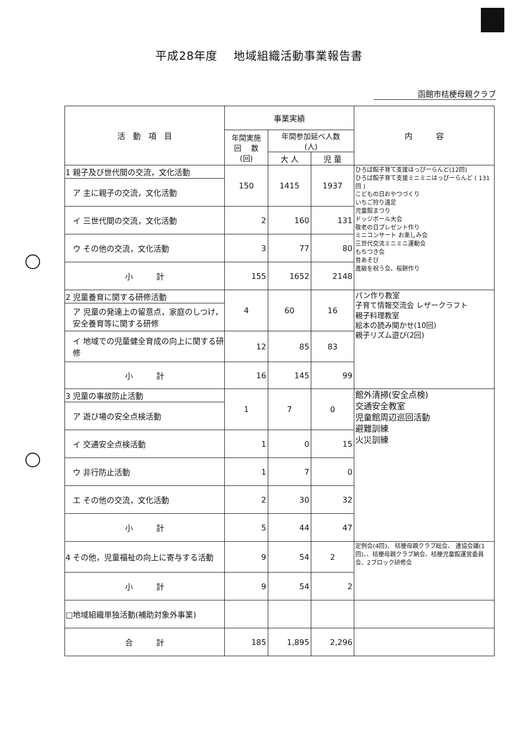平成28年度　 地域組織活動事業報告書
函館市桔梗母親クラブ
| 活 動 項 目 | 事業実績 | | | 内 容 |
| --- | --- | --- | --- | --- |
| | 年間実施 回 数 (回) | 年間参加延べ人数 (人) | | |
| | | 大 人 | 児 童 | |
| 1 親子及び世代間の交流，文化活動 | 150 | 1415 | 1937 | ひろば館子育て支援はっぴーらんど(12回) ひろば館子育て支援ミニミニはっぴーらんど ( 131回 ) こどもの日おやつづくり いちご狩り遠足 児童館まつり ドッジボール大会 敬老の日プレゼント作り ミニコンサート お楽しみ会 三世代交流ミニミニ運動会 もちつき会 昔あそび 進級を祝う会、桜餅作り |
| ア 主に親子の交流，文化活動 | | | | |
| イ 三世代間の交流，文化活動 | 2 | 160 | 131 | |
| ウ その他の交流，文化活動 | 3 | 77 | 80 | |
| 小 計 | 155 | 1652 | 2148 | |
| 2 児童養育に関する研修活動 | 4 | 60 | 16 | パン作り教室 子育て情報交流会 レザークラフト 親子料理教室 絵本の読み聞かせ(10回) 親子リズム遊び(2回) |
| ア 児童の発達上の留意点，家庭のしつけ，安全養育等に関する研修 | | | | |
| イ 地域での児童健全育成の向上に関する研修 | 12 | 85 | 83 | |
| 小 計 | 16 | 145 | 99 | |
| 3 児童の事故防止活動 | 1 | 7 | 0 | 館外清掃(安全点検) 交通安全教室 児童館周辺巡回活動 避難訓練 火災訓練 |
| ア 遊び場の安全点検活動 | | | | |
| イ 交通安全点検活動 | 1 | 0 | 15 | |
| ウ 非行防止活動 | 1 | 7 | 0 | |
| エ その他の交流，文化活動 | 2 | 30 | 32 | |
| 小 計 | 5 | 44 | 47 | |
| 4 その他，児童福祉の向上に寄与する活動 | 9 | 54 | 2 | 定例会(4回)、 桔梗母親クラブ総会、 連協会議(1回)、、桔梗母親クラブ納会、桔梗児童館運営委員会、2ブロック研修会 |
| 小 計 | 9 | 54 | 2 | |
| □地域組織単独活動(補助対象外事業) | | | | |
| 合 計 | 185 | 1,895 | 2,296 | |